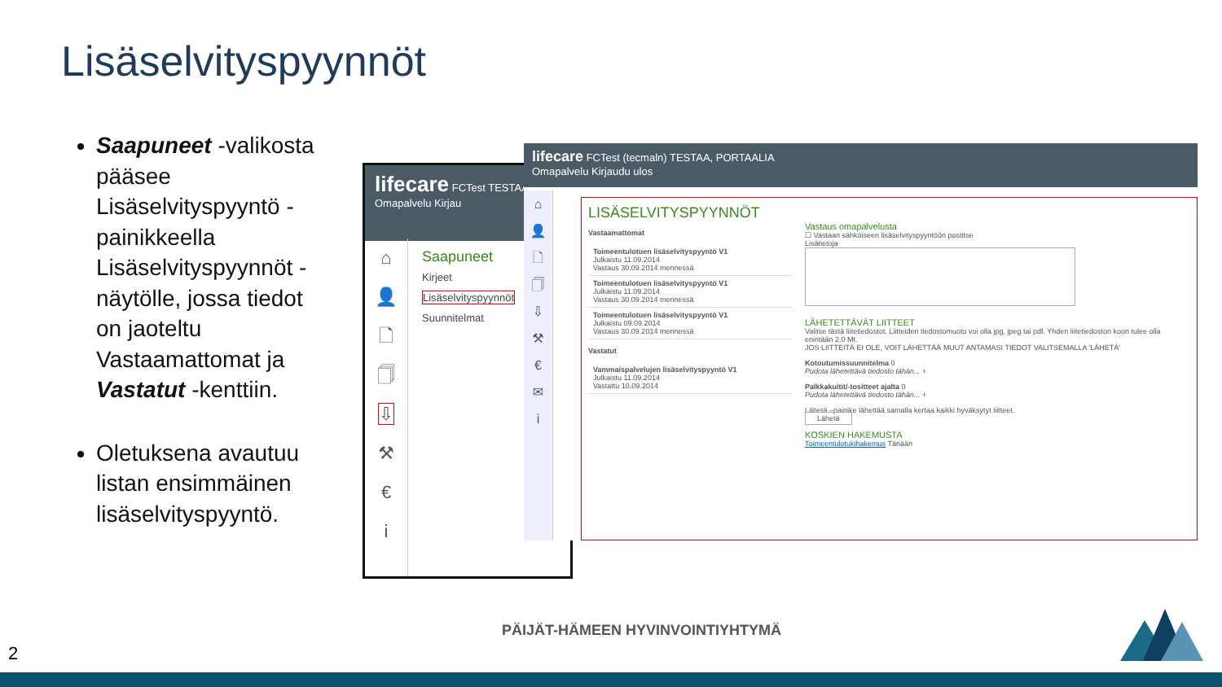Lisäselvityspyynnöt
Saapuneet -valikosta pääsee Lisäselvityspyyntö -painikkeella Lisäselvityspyynnöt -näytölle, jossa tiedot on jaoteltu Vastaamattomat ja Vastatut -kenttiin.
Oletuksena avautuu listan ensimmäinen lisäselvityspyyntö.
lifecare FCTest TESTAA
Omapalvelu Kirjau
⌂
👤
🗋
🗍
⇩
⚒
€
i
Saapuneet
Kirjeet
Lisäselvityspyynnöt
Suunnitelmat
lifecare FCTest (tecmaln) TESTAA, PORTAALIA
Omapalvelu Kirjaudu ulos
⌂
👤
🗋
🗍
⇩
⚒
€
✉
i
LISÄSELVITYSPYYNNÖT
Vastaamattomat
Toimeentulotuen lisäselvityspyyntö V1
Julkaistu 11.09.2014
Vastaus 30.09.2014 mennessä
Toimeentulotuen lisäselvityspyyntö V1
Julkaistu 11.09.2014
Vastaus 30.09.2014 mennessä
Toimeentulotuen lisäselvityspyyntö V1
Julkaistu 09.09.2014
Vastaus 30.09.2014 mennessä
Vastatut
Vammaispalvelujen lisäselvityspyyntö V1
Julkaistu 11.09.2014
Vastattu 10.09.2014
Vastaus omapalvelusta
☐ Vastaan sähköiseen lisäselvityspyyntöön postitse
Lisätietoja
LÄHETETTÄVÄT LIITTEET
Valitse tästä liitetiedostot. Liitteiden tiedostomuoto voi olla jpg, jpeg tai pdf. Yhden liitetiedoston koon tulee olla enintään 2.0 Mt.
JOS LIITTEITÄ EI OLE, VOIT LÄHETTÄÄ MUUT ANTAMASI TIEDOT VALITSEMALLA 'LÄHETÄ'
Kotoutumissuunnitelma 0
Pudota lähetettävä tiedosto tähän... +
Palkkakuitit/-tositteet ajalta 0
Pudota lähetettävä tiedosto tähän... +
Lähetä –painike lähettää samalla kertaa kaikki hyväksytyt liitteet.
Lähetä
KOSKIEN HAKEMUSTA
Toimeentulotukihakemus Tänään
PÄIJÄT-HÄMEEN HYVINVOINTIYHTYMÄ
2